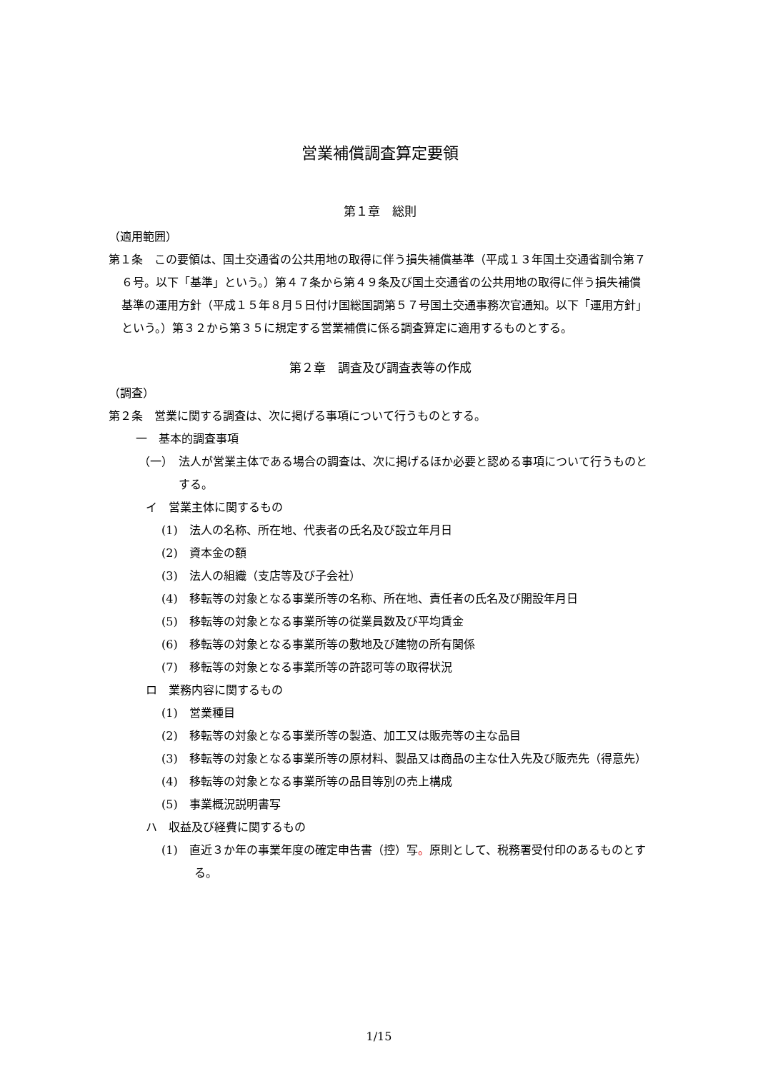営業補償調査算定要領
第１章　総則
（適用範囲）
第１条　この要領は、国土交通省の公共用地の取得に伴う損失補償基準（平成１３年国土交通省訓令第７６号。以下「基準」という。）第４７条から第４９条及び国土交通省の公共用地の取得に伴う損失補償基準の運用方針（平成１５年８月５日付け国総国調第５７号国土交通事務次官通知。以下「運用方針」という。）第３２から第３５に規定する営業補償に係る調査算定に適用するものとする。
第２章　調査及び調査表等の作成
（調査）
第２条　営業に関する調査は、次に掲げる事項について行うものとする。
一　基本的調査事項
（一）　法人が営業主体である場合の調査は、次に掲げるほか必要と認める事項について行うものとする。
イ　営業主体に関するもの
(1)　法人の名称、所在地、代表者の氏名及び設立年月日
(2)　資本金の額
(3)　法人の組織（支店等及び子会社）
(4)　移転等の対象となる事業所等の名称、所在地、責任者の氏名及び開設年月日
(5)　移転等の対象となる事業所等の従業員数及び平均賃金
(6)　移転等の対象となる事業所等の敷地及び建物の所有関係
(7)　移転等の対象となる事業所等の許認可等の取得状況
ロ　業務内容に関するもの
(1)　営業種目
(2)　移転等の対象となる事業所等の製造、加工又は販売等の主な品目
(3)　移転等の対象となる事業所等の原材料、製品又は商品の主な仕入先及び販売先（得意先）
(4)　移転等の対象となる事業所等の品目等別の売上構成
(5)　事業概況説明書写
ハ　収益及び経費に関するもの
(1)　直近３か年の事業年度の確定申告書（控）写。原則として、税務署受付印のあるものとする。
1/15